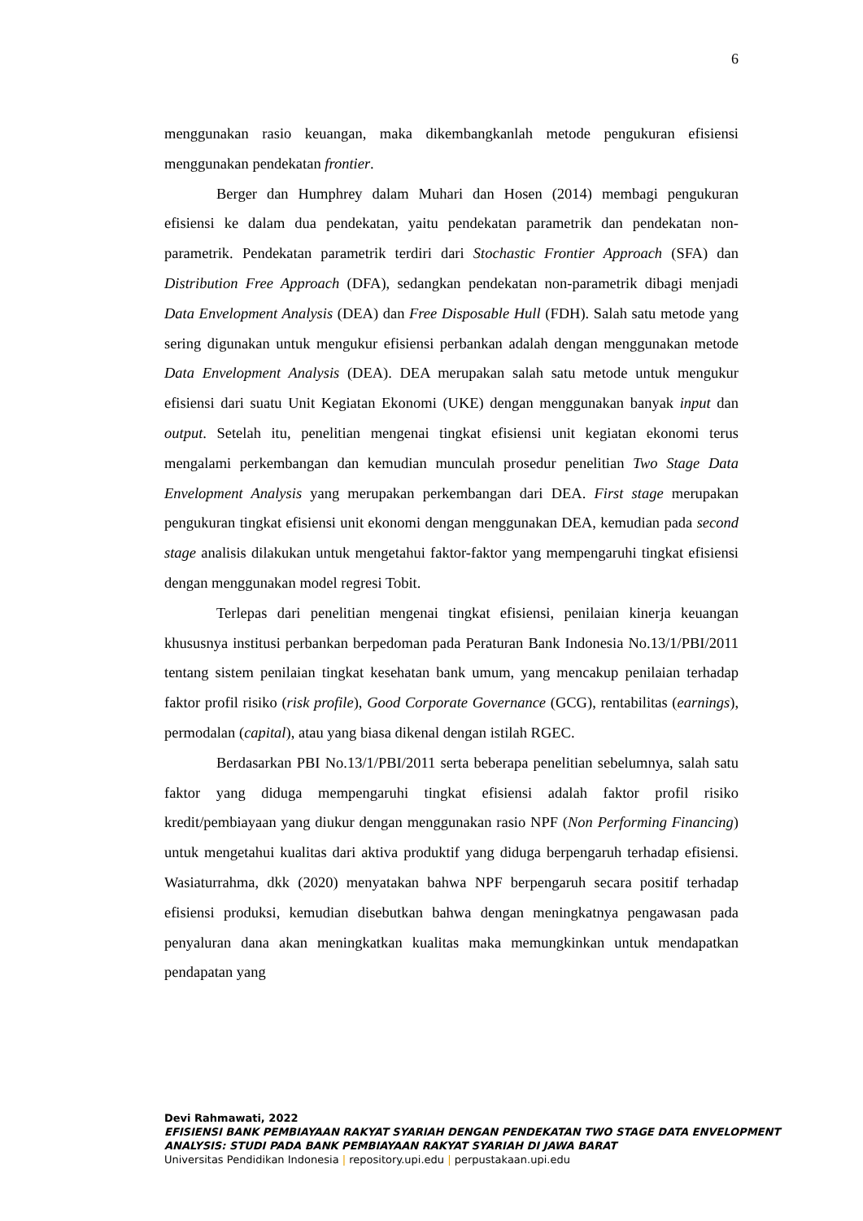6
menggunakan rasio keuangan, maka dikembangkanlah metode pengukuran efisiensi menggunakan pendekatan frontier.
Berger dan Humphrey dalam Muhari dan Hosen (2014) membagi pengukuran efisiensi ke dalam dua pendekatan, yaitu pendekatan parametrik dan pendekatan non-parametrik. Pendekatan parametrik terdiri dari Stochastic Frontier Approach (SFA) dan Distribution Free Approach (DFA), sedangkan pendekatan non-parametrik dibagi menjadi Data Envelopment Analysis (DEA) dan Free Disposable Hull (FDH). Salah satu metode yang sering digunakan untuk mengukur efisiensi perbankan adalah dengan menggunakan metode Data Envelopment Analysis (DEA). DEA merupakan salah satu metode untuk mengukur efisiensi dari suatu Unit Kegiatan Ekonomi (UKE) dengan menggunakan banyak input dan output. Setelah itu, penelitian mengenai tingkat efisiensi unit kegiatan ekonomi terus mengalami perkembangan dan kemudian munculah prosedur penelitian Two Stage Data Envelopment Analysis yang merupakan perkembangan dari DEA. First stage merupakan pengukuran tingkat efisiensi unit ekonomi dengan menggunakan DEA, kemudian pada second stage analisis dilakukan untuk mengetahui faktor-faktor yang mempengaruhi tingkat efisiensi dengan menggunakan model regresi Tobit.
Terlepas dari penelitian mengenai tingkat efisiensi, penilaian kinerja keuangan khususnya institusi perbankan berpedoman pada Peraturan Bank Indonesia No.13/1/PBI/2011 tentang sistem penilaian tingkat kesehatan bank umum, yang mencakup penilaian terhadap faktor profil risiko (risk profile), Good Corporate Governance (GCG), rentabilitas (earnings), permodalan (capital), atau yang biasa dikenal dengan istilah RGEC.
Berdasarkan PBI No.13/1/PBI/2011 serta beberapa penelitian sebelumnya, salah satu faktor yang diduga mempengaruhi tingkat efisiensi adalah faktor profil risiko kredit/pembiayaan yang diukur dengan menggunakan rasio NPF (Non Performing Financing) untuk mengetahui kualitas dari aktiva produktif yang diduga berpengaruh terhadap efisiensi. Wasiaturrahma, dkk (2020) menyatakan bahwa NPF berpengaruh secara positif terhadap efisiensi produksi, kemudian disebutkan bahwa dengan meningkatnya pengawasan pada penyaluran dana akan meningkatkan kualitas maka memungkinkan untuk mendapatkan pendapatan yang
Devi Rahmawati, 2022
EFISIENSI BANK PEMBIAYAAN RAKYAT SYARIAH DENGAN PENDEKATAN TWO STAGE DATA ENVELOPMENT ANALYSIS: STUDI PADA BANK PEMBIAYAAN RAKYAT SYARIAH DI JAWA BARAT
Universitas Pendidikan Indonesia | repository.upi.edu | perpustakaan.upi.edu